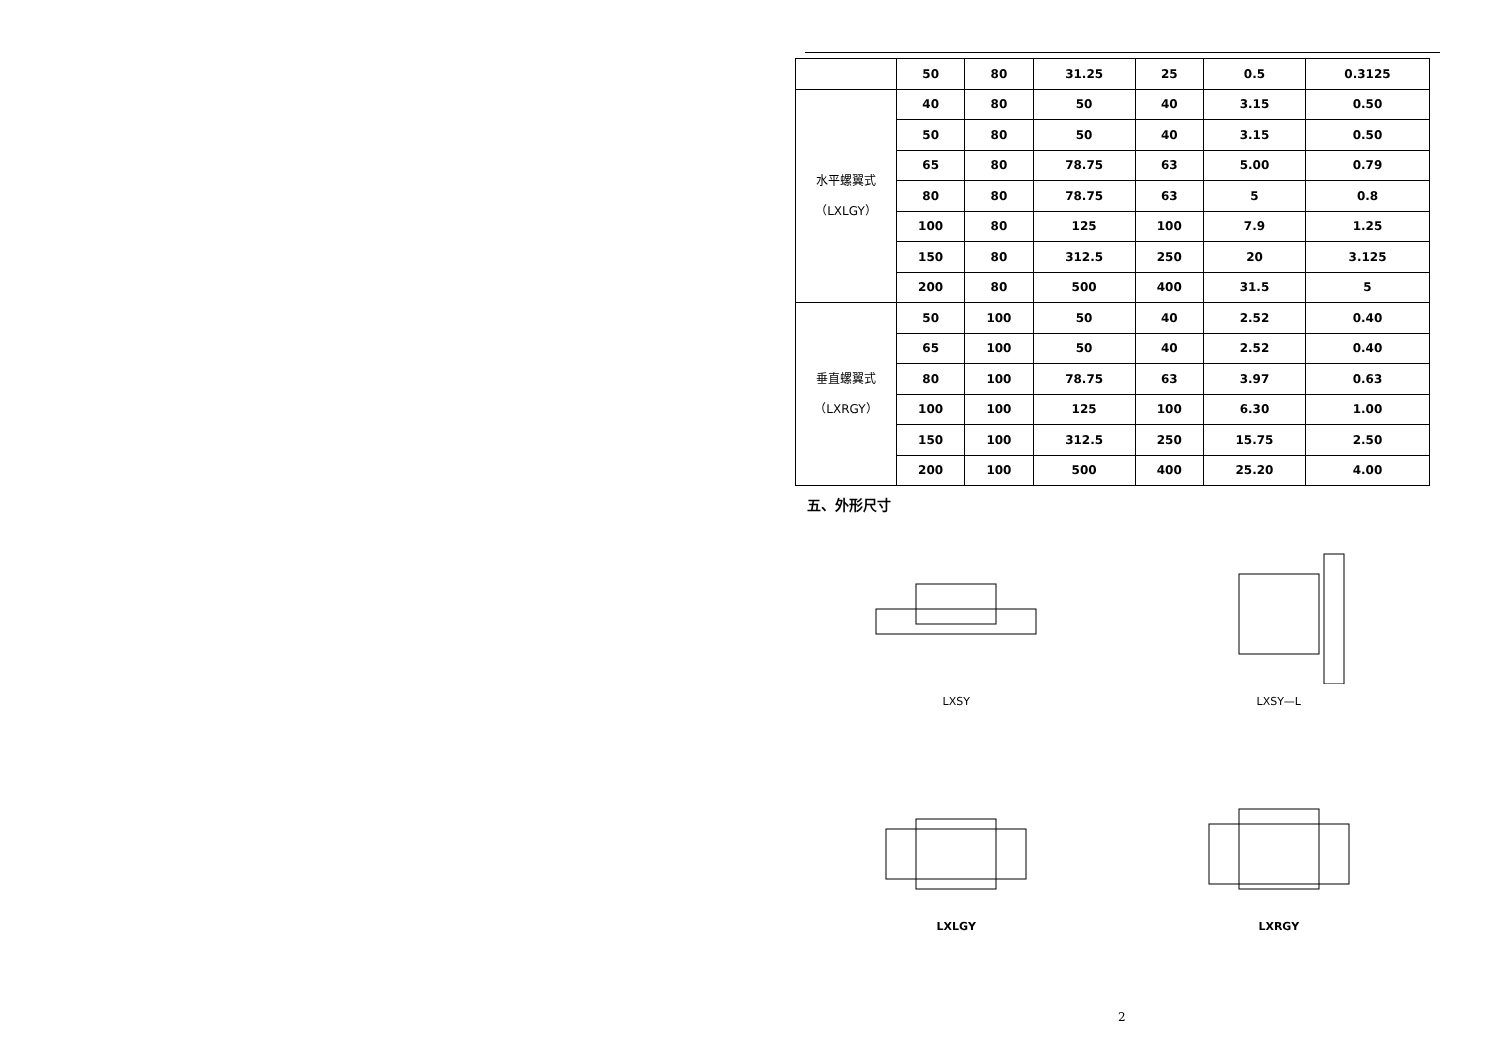| | 50 | 80 | 31.25 | 25 | 0.5 | 0.3125 |
| 水平螺翼式 （LXLGY） | 40 | 80 | 50 | 40 | 3.15 | 0.50 |
| | 50 | 80 | 50 | 40 | 3.15 | 0.50 |
| | 65 | 80 | 78.75 | 63 | 5.00 | 0.79 |
| | 80 | 80 | 78.75 | 63 | 5 | 0.8 |
| | 100 | 80 | 125 | 100 | 7.9 | 1.25 |
| | 150 | 80 | 312.5 | 250 | 20 | 3.125 |
| | 200 | 80 | 500 | 400 | 31.5 | 5 |
| 垂直螺翼式 （LXRGY） | 50 | 100 | 50 | 40 | 2.52 | 0.40 |
| | 65 | 100 | 50 | 40 | 2.52 | 0.40 |
| | 80 | 100 | 78.75 | 63 | 3.97 | 0.63 |
| | 100 | 100 | 125 | 100 | 6.30 | 1.00 |
| | 150 | 100 | 312.5 | 250 | 15.75 | 2.50 |
| | 200 | 100 | 500 | 400 | 25.20 | 4.00 |
五、外形尺寸
LXSY
LXSY—L
LXLGY
LXRGY
2